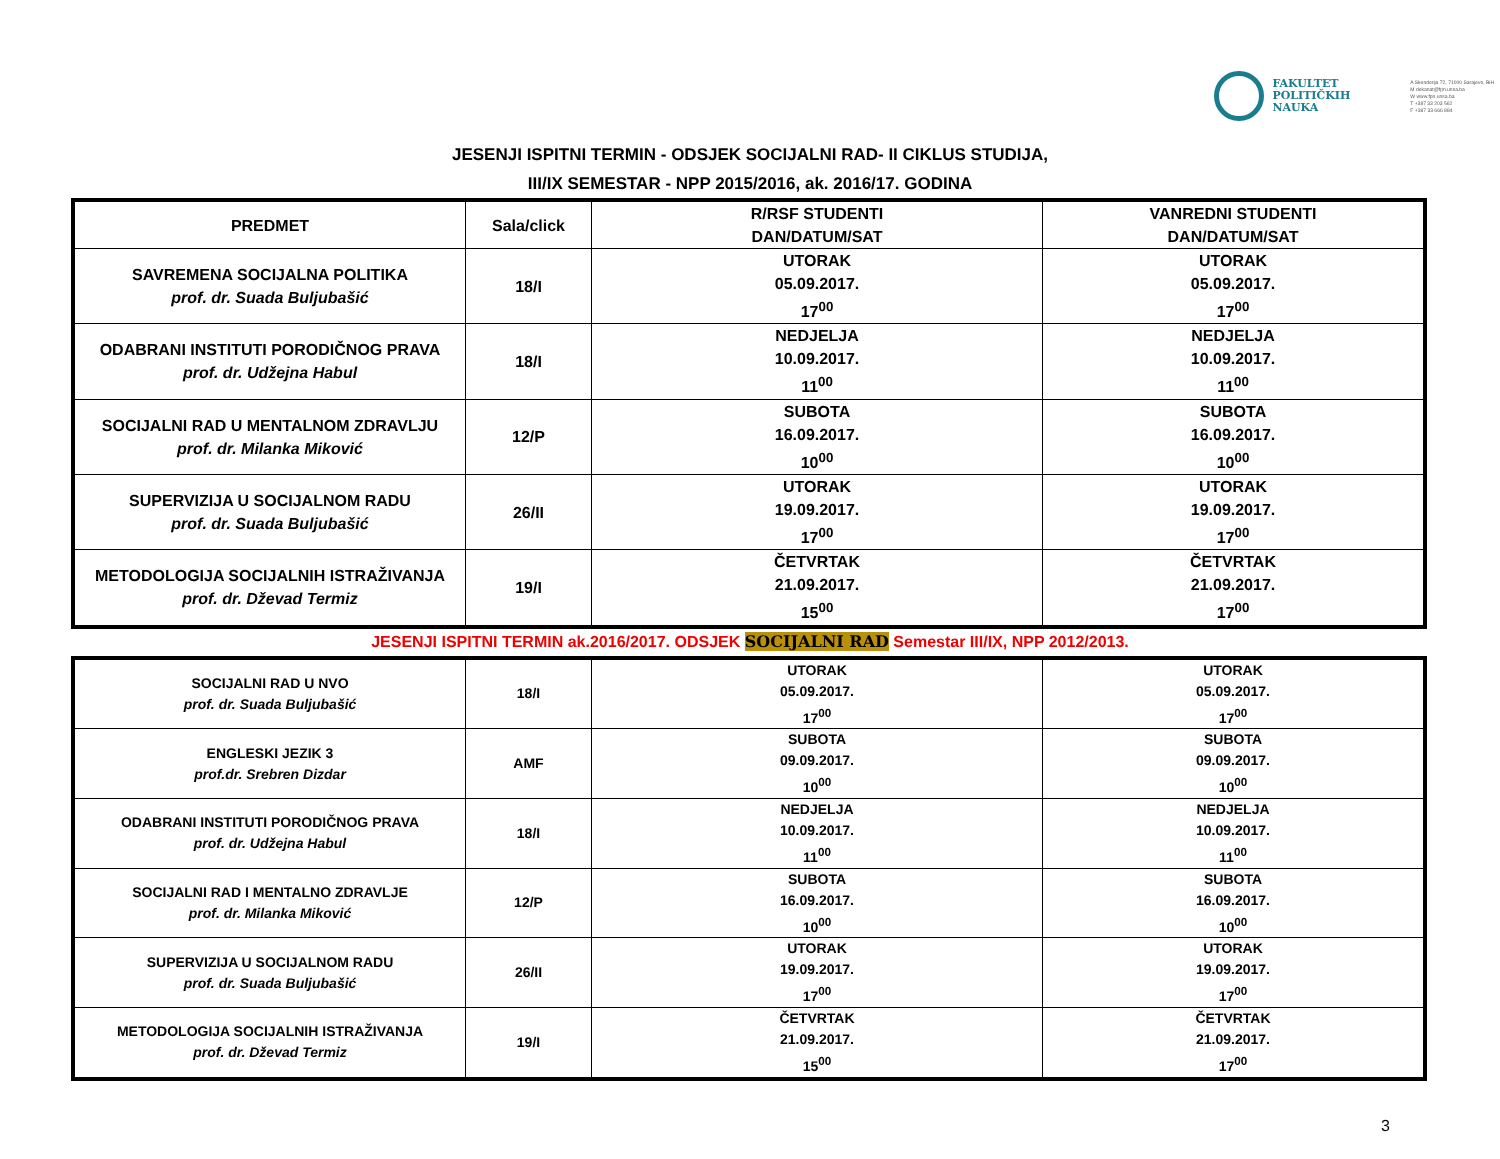FAKULTET
POLITIČKIH
NAUKA
A Skenderija 72, 71000 Sarajevo, BiH
M dekanat@fpn.unsa.ba
W www.fpn.unsa.ba
T +387 33 203 562
F +387 33 666 884
JESENJI ISPITNI TERMIN - ODSJEK SOCIJALNI RAD- II CIKLUS STUDIJA,
III/IX SEMESTAR - NPP 2015/2016, ak. 2016/17. GODINA
| PREDMET | Sala/click | R/RSF STUDENTI DAN/DATUM/SAT | VANREDNI STUDENTI DAN/DATUM/SAT |
| --- | --- | --- | --- |
| SAVREMENA SOCIJALNA POLITIKA prof. dr. Suada Buljubašić | 18/I | UTORAK 05.09.2017. 17<sup>00</sup> | UTORAK 05.09.2017. 17<sup>00</sup> |
| ODABRANI INSTITUTI PORODIČNOG PRAVA prof. dr. Udžejna Habul | 18/I | NEDJELJA 10.09.2017. 11<sup>00</sup> | NEDJELJA 10.09.2017. 11<sup>00</sup> |
| SOCIJALNI RAD U MENTALNOM ZDRAVLJU prof. dr. Milanka Miković | 12/P | SUBOTA 16.09.2017. 10<sup>00</sup> | SUBOTA 16.09.2017. 10<sup>00</sup> |
| SUPERVIZIJA U SOCIJALNOM RADU prof. dr. Suada Buljubašić | 26/II | UTORAK 19.09.2017. 17<sup>00</sup> | UTORAK 19.09.2017. 17<sup>00</sup> |
| METODOLOGIJA SOCIJALNIH ISTRAŽIVANJA prof. dr. Dževad Termiz | 19/I | ČETVRTAK 21.09.2017. 15<sup>00</sup> | ČETVRTAK 21.09.2017. 17<sup>00</sup> |
JESENJI ISPITNI TERMIN ak.2016/2017. ODSJEK SOCIJALNI RAD Semestar III/IX, NPP 2012/2013.
| SOCIJALNI RAD U NVO prof. dr. Suada Buljubašić | 18/I | UTORAK 05.09.2017. 17<sup>00</sup> | UTORAK 05.09.2017. 17<sup>00</sup> |
| ENGLESKI JEZIK 3 prof.dr. Srebren Dizdar | AMF | SUBOTA 09.09.2017. 10<sup>00</sup> | SUBOTA 09.09.2017. 10<sup>00</sup> |
| ODABRANI INSTITUTI PORODIČNOG PRAVA prof. dr. Udžejna Habul | 18/I | NEDJELJA 10.09.2017. 11<sup>00</sup> | NEDJELJA 10.09.2017. 11<sup>00</sup> |
| SOCIJALNI RAD I MENTALNO ZDRAVLJE prof. dr. Milanka Miković | 12/P | SUBOTA 16.09.2017. 10<sup>00</sup> | SUBOTA 16.09.2017. 10<sup>00</sup> |
| SUPERVIZIJA U SOCIJALNOM RADU prof. dr. Suada Buljubašić | 26/II | UTORAK 19.09.2017. 17<sup>00</sup> | UTORAK 19.09.2017. 17<sup>00</sup> |
| METODOLOGIJA SOCIJALNIH ISTRAŽIVANJA prof. dr. Dževad Termiz | 19/I | ČETVRTAK 21.09.2017. 15<sup>00</sup> | ČETVRTAK 21.09.2017. 17<sup>00</sup> |
3